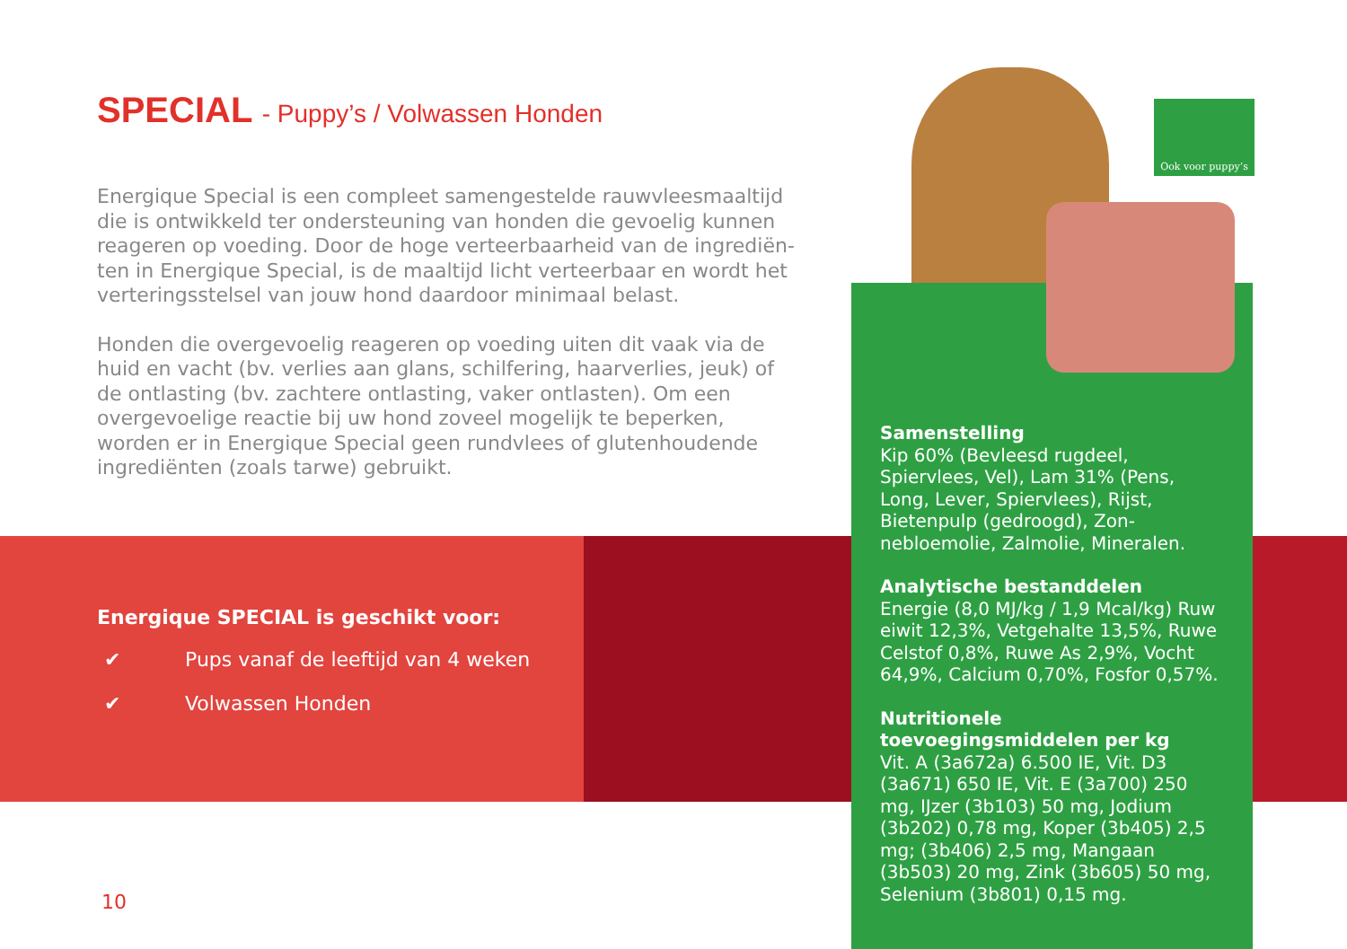SPECIAL - Puppy’s / Volwassen Honden
Energique Special is een compleet samengestelde rauwvleesmaaltijd die is ontwikkeld ter ondersteuning van honden die gevoelig kunnen reageren op voeding. Door de hoge verteerbaarheid van de ingrediën­ten in Energique Special, is de maaltijd licht verteerbaar en wordt het verteringsstelsel van jouw hond daardoor minimaal belast.
Honden die overgevoelig reageren op voeding uiten dit vaak via de huid en vacht (bv. verlies aan glans, schilfering, haarverlies, jeuk) of de ont­lasting (bv. zachtere ontlasting, vaker ontlasten). Om een overgevoelige reactie bij uw hond zoveel mogelijk te beperken, worden er in Energique Special geen rundvlees of glutenhoudende ingrediënten (zoals tarwe) gebruikt.
Energique SPECIAL is geschikt voor:
✔ Pups vanaf de leeftijd van 4 weken
✔ Volwassen Honden
Samenstelling
Kip 60% (Bevleesd rugdeel, Spiervlees, Vel), Lam 31% (Pens, Long, Lever, Spier­vlees), Rijst, Bietenpulp (gedroogd), Zon­nebloemolie, Zalmolie, Mineralen.
Analytische bestanddelen
Energie (8,0 MJ/kg / 1,9 Mcal/kg) Ruw eiwit 12,3%, Vetgehalte 13,5%, Ruwe Cel­stof 0,8%, Ruwe As 2,9%, Vocht 64,9%, Calcium 0,70%, Fosfor 0,57%.
Nutritionele toevoegingsmiddelen per kg
Vit. A (3a672a) 6.500 IE, Vit. D3 (3a671) 650 IE, Vit. E (3a700) 250 mg, IJzer (3b103) 50 mg, Jodium (3b202) 0,78 mg, Koper (3b405) 2,5 mg; (3b406) 2,5 mg, Mangaan (3b503) 20 mg, Zink (3b605) 50 mg, Selenium (3b801) 0,15 mg.
Ook voor puppy’s
10